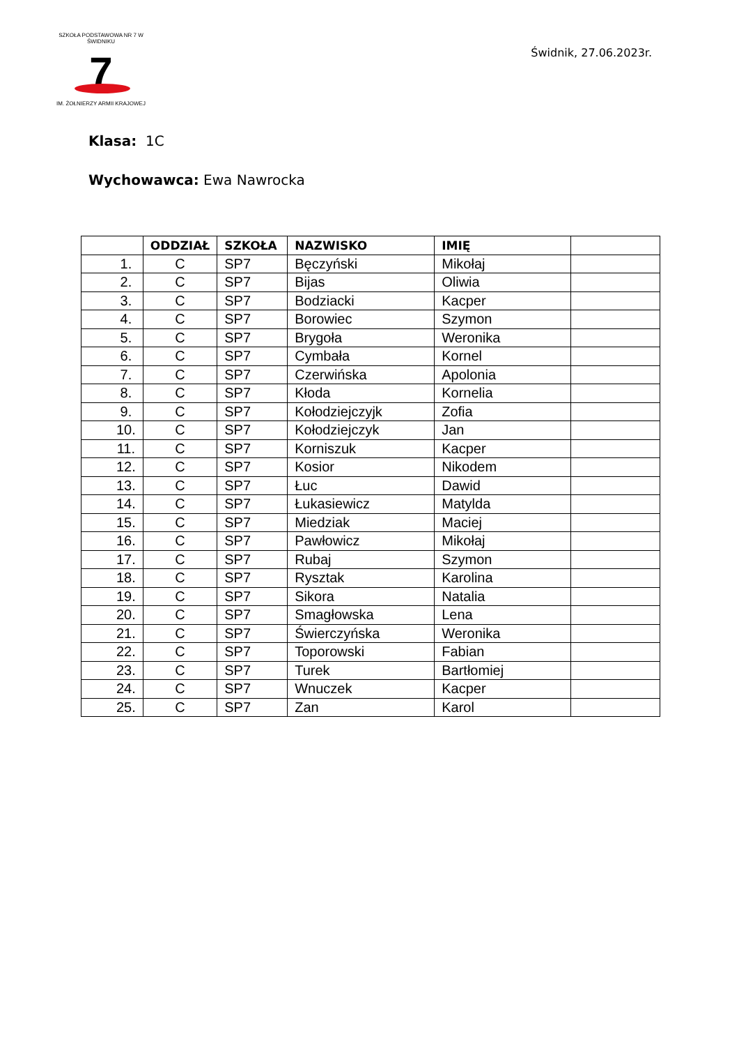SZKOŁA PODSTAWOWA NR 7 W ŚWIDNIKU
7
IM. ŻOŁNIERZY ARMII KRAJOWEJ
Świdnik, 27.06.2023r.
Klasa: 1C
Wychowawca: Ewa Nawrocka
| | ODDZIAŁ | SZKOŁA | NAZWISKO | IMIĘ | |
| --- | --- | --- | --- | --- | --- |
| 1. | C | SP7 | Bęczyński | Mikołaj | |
| 2. | C | SP7 | Bijas | Oliwia | |
| 3. | C | SP7 | Bodziacki | Kacper | |
| 4. | C | SP7 | Borowiec | Szymon | |
| 5. | C | SP7 | Brygoła | Weronika | |
| 6. | C | SP7 | Cymbała | Kornel | |
| 7. | C | SP7 | Czerwińska | Apolonia | |
| 8. | C | SP7 | Kłoda | Kornelia | |
| 9. | C | SP7 | Kołodziejczyjk | Zofia | |
| 10. | C | SP7 | Kołodziejczyk | Jan | |
| 11. | C | SP7 | Korniszuk | Kacper | |
| 12. | C | SP7 | Kosior | Nikodem | |
| 13. | C | SP7 | Łuc | Dawid | |
| 14. | C | SP7 | Łukasiewicz | Matylda | |
| 15. | C | SP7 | Miedziak | Maciej | |
| 16. | C | SP7 | Pawłowicz | Mikołaj | |
| 17. | C | SP7 | Rubaj | Szymon | |
| 18. | C | SP7 | Rysztak | Karolina | |
| 19. | C | SP7 | Sikora | Natalia | |
| 20. | C | SP7 | Smagłowska | Lena | |
| 21. | C | SP7 | Świerczyńska | Weronika | |
| 22. | C | SP7 | Toporowski | Fabian | |
| 23. | C | SP7 | Turek | Bartłomiej | |
| 24. | C | SP7 | Wnuczek | Kacper | |
| 25. | C | SP7 | Zan | Karol | |